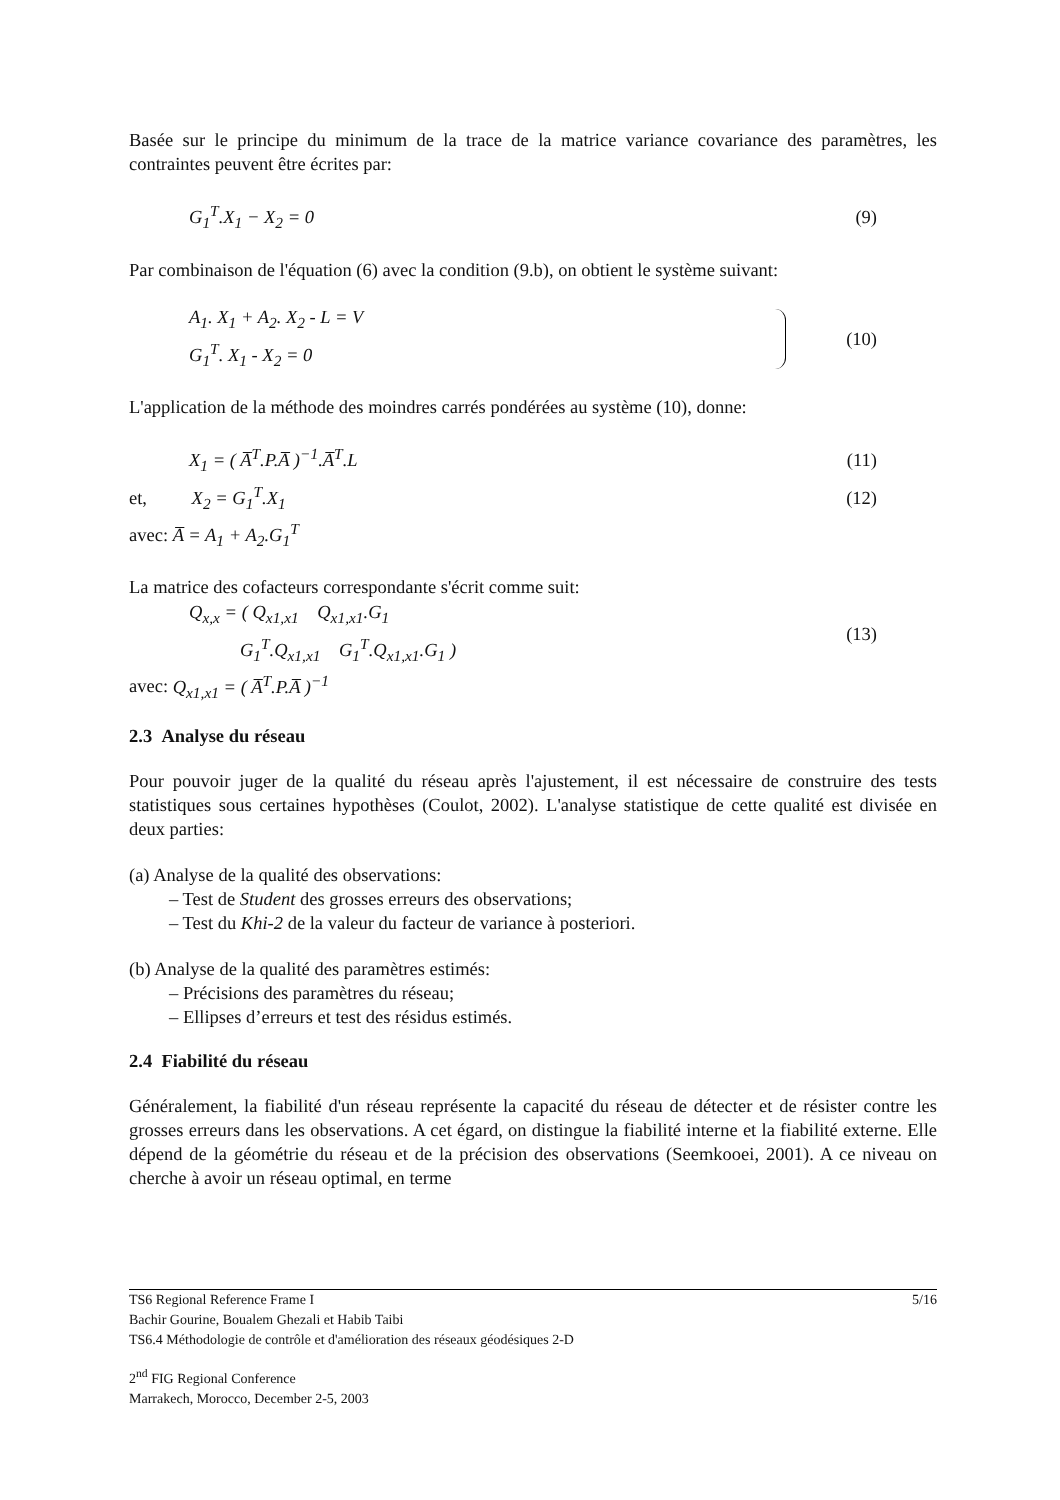Basée sur le principe du minimum de la trace de la matrice variance covariance des paramètres, les contraintes peuvent être écrites par:
G<sub>1</sub><sup>T</sup>.X<sub>1</sub> − X<sub>2</sub> = 0 (9)
Par combinaison de l'équation (6) avec la condition (9.b), on obtient le système suivant:
A<sub>1</sub>. X<sub>1</sub> + A<sub>2</sub>. X<sub>2</sub> - L = V
G<sub>1</sub><sup>T</sup>. X<sub>1</sub> - X<sub>2</sub> = 0 (10)
L'application de la méthode des moindres carrés pondérées au système (10), donne:
X<sub>1</sub> = ( A̅<sup>T</sup>.P.A̅ )<sup>−1</sup>.A̅<sup>T</sup>.L (11)
et, X<sub>2</sub> = G<sub>1</sub><sup>T</sup>.X<sub>1</sub> (12)
avec: A̅ = A<sub>1</sub> + A<sub>2</sub>.G<sub>1</sub><sup>T</sup>
La matrice des cofacteurs correspondante s'écrit comme suit:
Q<sub>x,x</sub> = ( Q<sub>x1,x1</sub> Q<sub>x1,x1</sub>.G<sub>1</sub>
G<sub>1</sub><sup>T</sup>.Q<sub>x1,x1</sub> G<sub>1</sub><sup>T</sup>.Q<sub>x1,x1</sub>.G<sub>1</sub> ) (13)
avec: Q<sub>x1,x1</sub> = ( A̅<sup>T</sup>.P.A̅ )<sup>−1</sup>
2.3 Analyse du réseau
Pour pouvoir juger de la qualité du réseau après l'ajustement, il est nécessaire de construire des tests statistiques sous certaines hypothèses (Coulot, 2002). L'analyse statistique de cette qualité est divisée en deux parties:
(a) Analyse de la qualité des observations:
– Test de Student des grosses erreurs des observations;
– Test du Khi-2 de la valeur du facteur de variance à posteriori.
(b) Analyse de la qualité des paramètres estimés:
– Précisions des paramètres du réseau;
– Ellipses d’erreurs et test des résidus estimés.
2.4 Fiabilité du réseau
Généralement, la fiabilité d'un réseau représente la capacité du réseau de détecter et de résister contre les grosses erreurs dans les observations. A cet égard, on distingue la fiabilité interne et la fiabilité externe. Elle dépend de la géométrie du réseau et de la précision des observations (Seemkooei, 2001). A ce niveau on cherche à avoir un réseau optimal, en terme
TS6 Regional Reference Frame I 5/16
Bachir Gourine, Boualem Ghezali et Habib Taibi
TS6.4 Méthodologie de contrôle et d'amélioration des réseaux géodésiques 2-D
2<sup>nd</sup> FIG Regional Conference
Marrakech, Morocco, December 2-5, 2003